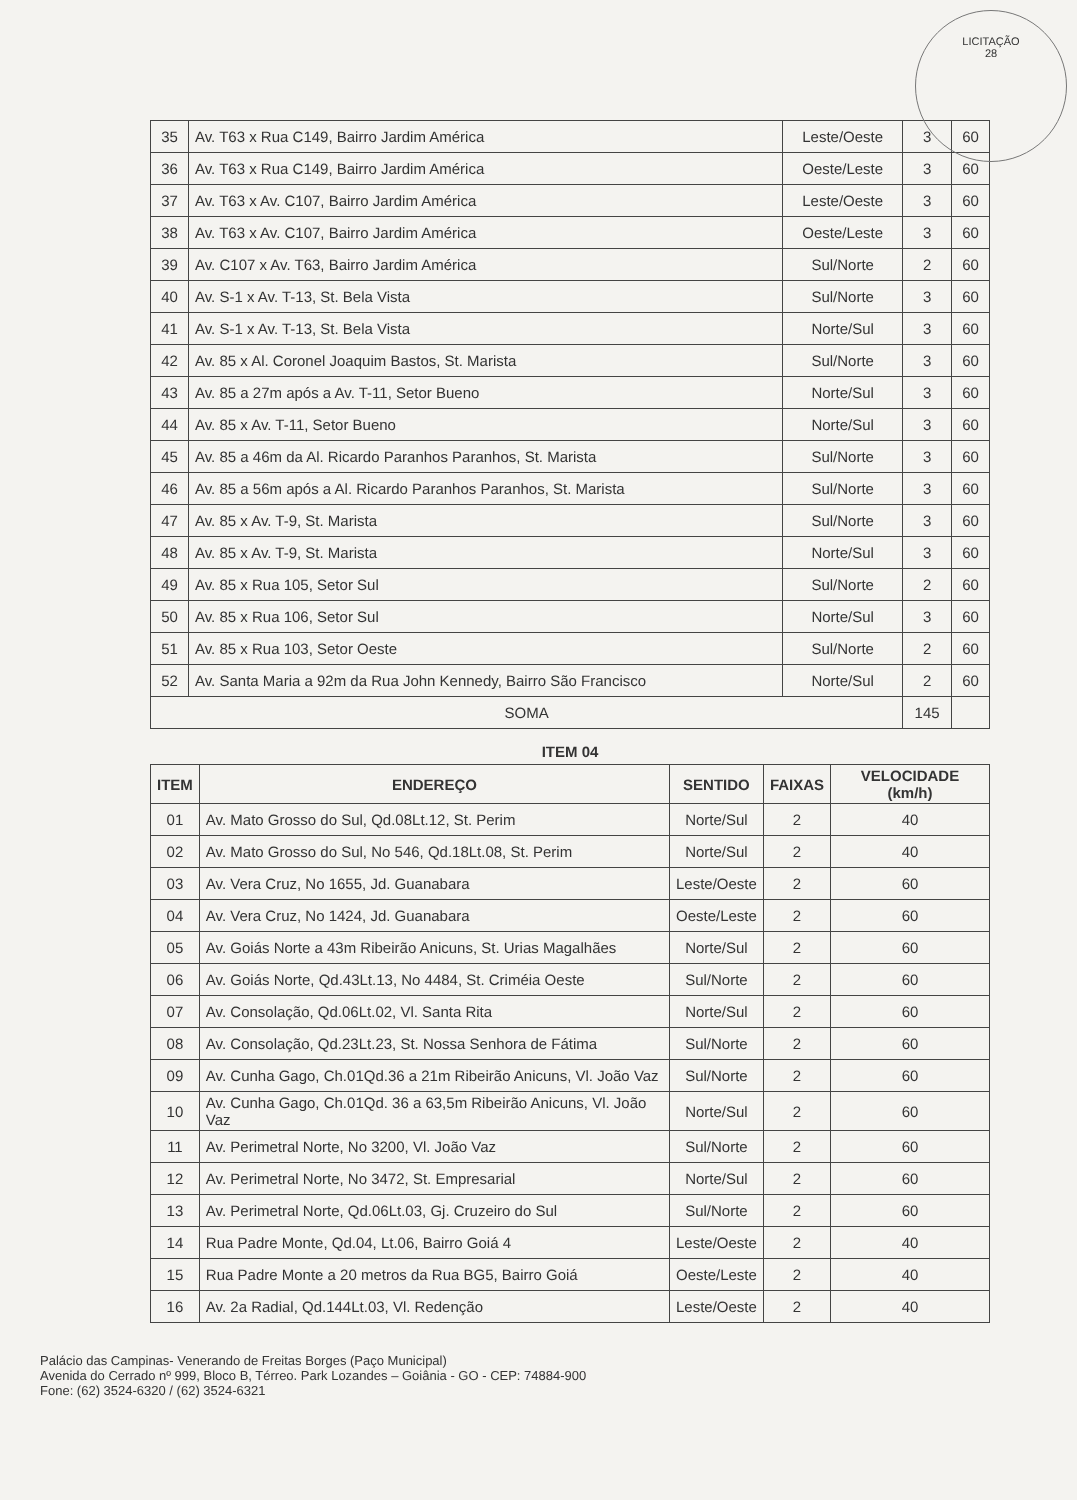LICITAÇÃO
28
| 35 | Av. T63 x Rua C149, Bairro Jardim América | Leste/Oeste | 3 | 60 |
| 36 | Av. T63 x Rua C149, Bairro Jardim América | Oeste/Leste | 3 | 60 |
| 37 | Av. T63 x Av. C107, Bairro Jardim América | Leste/Oeste | 3 | 60 |
| 38 | Av. T63 x Av. C107, Bairro Jardim América | Oeste/Leste | 3 | 60 |
| 39 | Av. C107 x Av. T63, Bairro Jardim América | Sul/Norte | 2 | 60 |
| 40 | Av. S-1 x Av. T-13, St. Bela Vista | Sul/Norte | 3 | 60 |
| 41 | Av. S-1 x Av. T-13, St. Bela Vista | Norte/Sul | 3 | 60 |
| 42 | Av. 85 x Al. Coronel Joaquim Bastos, St. Marista | Sul/Norte | 3 | 60 |
| 43 | Av. 85 a 27m após a Av. T-11, Setor Bueno | Norte/Sul | 3 | 60 |
| 44 | Av. 85 x Av. T-11, Setor Bueno | Norte/Sul | 3 | 60 |
| 45 | Av. 85 a 46m da Al. Ricardo Paranhos Paranhos, St. Marista | Sul/Norte | 3 | 60 |
| 46 | Av. 85 a 56m após a Al. Ricardo Paranhos Paranhos, St. Marista | Sul/Norte | 3 | 60 |
| 47 | Av. 85 x Av. T-9, St. Marista | Sul/Norte | 3 | 60 |
| 48 | Av. 85 x Av. T-9, St. Marista | Norte/Sul | 3 | 60 |
| 49 | Av. 85 x Rua 105, Setor Sul | Sul/Norte | 2 | 60 |
| 50 | Av. 85 x Rua 106, Setor Sul | Norte/Sul | 3 | 60 |
| 51 | Av. 85 x Rua 103, Setor Oeste | Sul/Norte | 2 | 60 |
| 52 | Av. Santa Maria a 92m da Rua John Kennedy, Bairro São Francisco | Norte/Sul | 2 | 60 |
| SOMA | | | 145 | |
ITEM 04
| ITEM | ENDEREÇO | SENTIDO | FAIXAS | VELOCIDADE (km/h) |
| --- | --- | --- | --- | --- |
| 01 | Av. Mato Grosso do Sul, Qd.08Lt.12, St. Perim | Norte/Sul | 2 | 40 |
| 02 | Av. Mato Grosso do Sul, No 546, Qd.18Lt.08, St. Perim | Norte/Sul | 2 | 40 |
| 03 | Av. Vera Cruz, No 1655, Jd. Guanabara | Leste/Oeste | 2 | 60 |
| 04 | Av. Vera Cruz, No 1424, Jd. Guanabara | Oeste/Leste | 2 | 60 |
| 05 | Av. Goiás Norte a 43m Ribeirão Anicuns, St. Urias Magalhães | Norte/Sul | 2 | 60 |
| 06 | Av. Goiás Norte, Qd.43Lt.13, No 4484, St. Criméia Oeste | Sul/Norte | 2 | 60 |
| 07 | Av. Consolação, Qd.06Lt.02, Vl. Santa Rita | Norte/Sul | 2 | 60 |
| 08 | Av. Consolação, Qd.23Lt.23, St. Nossa Senhora de Fátima | Sul/Norte | 2 | 60 |
| 09 | Av. Cunha Gago, Ch.01Qd.36 a 21m Ribeirão Anicuns, Vl. João Vaz | Sul/Norte | 2 | 60 |
| 10 | Av. Cunha Gago, Ch.01Qd. 36 a 63,5m Ribeirão Anicuns, Vl. João Vaz | Norte/Sul | 2 | 60 |
| 11 | Av. Perimetral Norte, No 3200, Vl. João Vaz | Sul/Norte | 2 | 60 |
| 12 | Av. Perimetral Norte, No 3472, St. Empresarial | Norte/Sul | 2 | 60 |
| 13 | Av. Perimetral Norte, Qd.06Lt.03, Gj. Cruzeiro do Sul | Sul/Norte | 2 | 60 |
| 14 | Rua Padre Monte, Qd.04, Lt.06, Bairro Goiá 4 | Leste/Oeste | 2 | 40 |
| 15 | Rua Padre Monte a 20 metros da Rua BG5, Bairro Goiá | Oeste/Leste | 2 | 40 |
| 16 | Av. 2a Radial, Qd.144Lt.03, Vl. Redenção | Leste/Oeste | 2 | 40 |
Palácio das Campinas- Venerando de Freitas Borges (Paço Municipal)
Avenida do Cerrado nº 999, Bloco B, Térreo. Park Lozandes – Goiânia - GO - CEP: 74884-900
Fone: (62) 3524-6320 / (62) 3524-6321